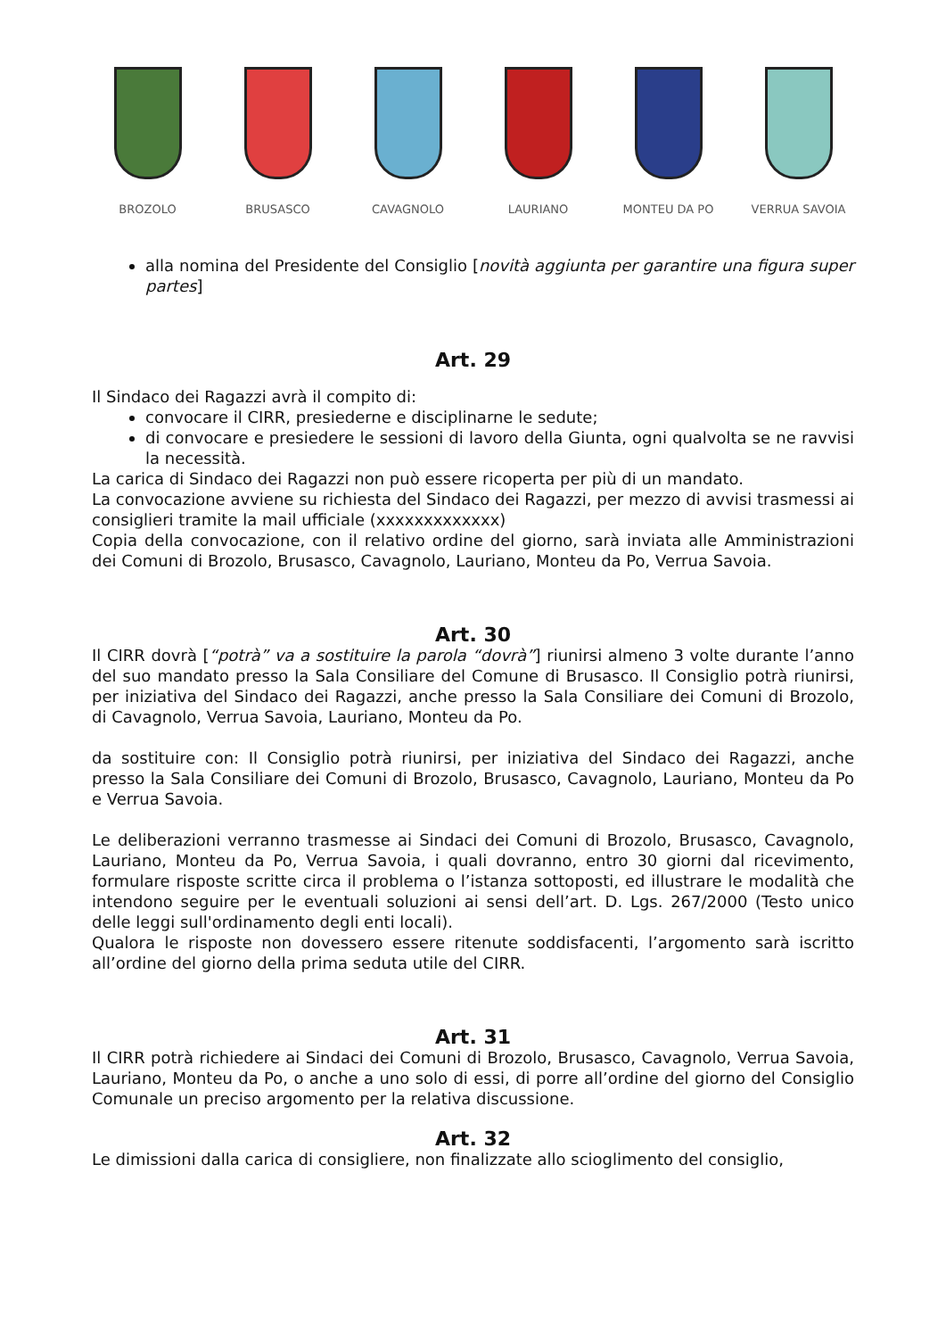BROZOLO BRUSASCO CAVAGNOLO LAURIANO MONTEU DA PO VERRUA SAVOIA
alla nomina del Presidente del Consiglio [novità aggiunta per garantire una figura super partes]
Art. 29
Il Sindaco dei Ragazzi avrà il compito di:
convocare il CIRR, presiederne e disciplinarne le sedute;
di convocare e presiedere le sessioni di lavoro della Giunta, ogni qualvolta se ne ravvisi la necessità.
La carica di Sindaco dei Ragazzi non può essere ricoperta per più di un mandato.
La convocazione avviene su richiesta del Sindaco dei Ragazzi, per mezzo di avvisi trasmessi ai consiglieri tramite la mail ufficiale (xxxxxxxxxxxxx)
Copia della convocazione, con il relativo ordine del giorno, sarà inviata alle Amministrazioni dei Comuni di Brozolo, Brusasco, Cavagnolo, Lauriano, Monteu da Po, Verrua Savoia.
Art. 30
Il CIRR dovrà [“potrà” va a sostituire la parola “dovrà”] riunirsi almeno 3 volte durante l’anno del suo mandato presso la Sala Consiliare del Comune di Brusasco. Il Consiglio potrà riunirsi, per iniziativa del Sindaco dei Ragazzi, anche presso la Sala Consiliare dei Comuni di Brozolo, di Cavagnolo, Verrua Savoia, Lauriano, Monteu da Po.
da sostituire con: Il Consiglio potrà riunirsi, per iniziativa del Sindaco dei Ragazzi, anche presso la Sala Consiliare dei Comuni di Brozolo, Brusasco, Cavagnolo, Lauriano, Monteu da Po e Verrua Savoia.
Le deliberazioni verranno trasmesse ai Sindaci dei Comuni di Brozolo, Brusasco, Cavagnolo, Lauriano, Monteu da Po, Verrua Savoia, i quali dovranno, entro 30 giorni dal ricevimento, formulare risposte scritte circa il problema o l’istanza sottoposti, ed illustrare le modalità che intendono seguire per le eventuali soluzioni ai sensi dell’art. D. Lgs. 267/2000 (Testo unico delle leggi sull'ordinamento degli enti locali).
Qualora le risposte non dovessero essere ritenute soddisfacenti, l’argomento sarà iscritto all’ordine del giorno della prima seduta utile del CIRR.
Art. 31
Il CIRR potrà richiedere ai Sindaci dei Comuni di Brozolo, Brusasco, Cavagnolo, Verrua Savoia, Lauriano, Monteu da Po, o anche a uno solo di essi, di porre all’ordine del giorno del Consiglio Comunale un preciso argomento per la relativa discussione.
Art. 32
Le dimissioni dalla carica di consigliere, non finalizzate allo scioglimento del consiglio,